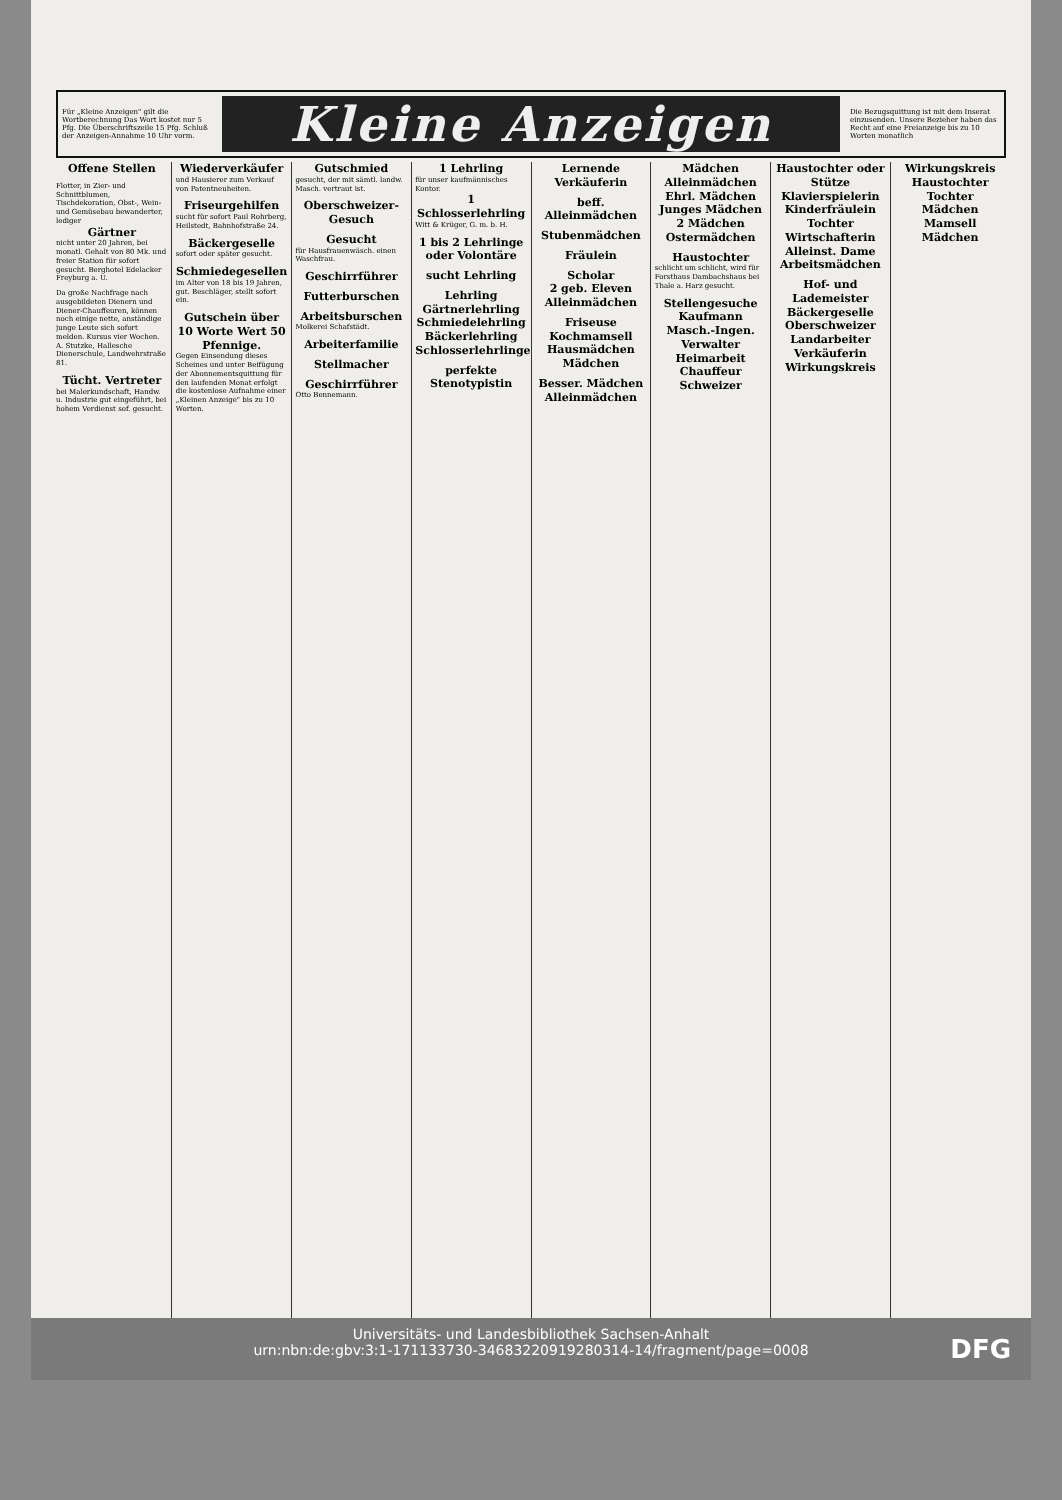Für „Kleine Anzeigen" gilt die Wortberechnung Das Wort kostet nur 5 Pfg. Die Überschriftszeile 15 Pfg. Schluß der Anzeigen-Annahme 10 Uhr vorm.
Kleine Anzeigen
Die Bezugsquittung ist mit dem Inserat einzusenden. Unsere Bezieher haben das Recht auf eine Freianzeige bis zu 10 Worten monatlich
Offene Stellen
Flotter, in Zier- und Schnittblumen, Tischdekoration, Obst-, Wein- und Gemüsebau bewanderter, lediger
Gärtner
nicht unter 20 Jahren, bei monatl. Gehalt von 80 Mk. und freier Station für sofort gesucht. Berghotel Edelacker Freyburg a. U.
Da große Nachfrage nach ausgebildeten Dienern und Diener-Chauffeuren, können noch einige nette, anständige junge Leute sich sofort melden. Kursus vier Wochen. A. Stutzke, Hallesche Dienerschule, Landwehrstraße 81.
Tücht. Vertreter
bei Malerkundschaft, Handw. u. Industrie gut eingeführt, bei hohem Verdienst sof. gesucht.
Wiederverkäufer
und Hausierer zum Verkauf von Patentneuheiten.
Friseurgehilfen
sucht für sofort Paul Rohrberg, Heilstedt, Bahnhofstraße 24.
Bäckergeselle
sofort oder später gesucht.
Schmiedegesellen
im Alter von 18 bis 19 Jahren, gut. Beschläger, stellt sofort ein.
Gutschein über 10 Worte Wert 50 Pfennige.
Gegen Einsendung dieses Scheines und unter Beifügung der Abonnementsquittung für den laufenden Monat erfolgt die kostenlose Aufnahme einer „Kleinen Anzeige" bis zu 10 Worten.
Gutschmied
gesucht, der mit sämtl. landw. Masch. vertraut ist.
Oberschweizer-Gesuch
Gesucht
für Hausfrauenwäsch. einen Waschfrau.
Geschirrführer
Futterburschen
Arbeitsburschen
Molkerei Schafstädt.
Arbeiterfamilie
Stellmacher
Geschirrführer
Otto Bennemann.
1 Lehrling
für unser kaufmännisches Kontor.
1 Schlosserlehrling
Witt & Krüger, G. m. b. H.
1 bis 2 Lehrlinge oder Volontäre
sucht Lehrling
Lehrling
Gärtnerlehrling
Schmiedelehrling
Bäckerlehrling
Schlosserlehrlinge
perfekte Stenotypistin
Lernende Verkäuferin
beff. Alleinmädchen
Stubenmädchen
Fräulein
Scholar
2 geb. Eleven
Alleinmädchen
Friseuse
Kochmamsell
Hausmädchen
Mädchen
Besser. Mädchen
Alleinmädchen
Mädchen
Alleinmädchen
Ehrl. Mädchen
Junges Mädchen
2 Mädchen
Ostermädchen
Haustochter
schlicht um schlicht, wird für Forsthaus Dambachshaus bei Thale a. Harz gesucht.
Stellengesuche
Kaufmann
Masch.-Ingen.
Verwalter
Heimarbeit
Chauffeur
Schweizer
Haustochter oder Stütze
Klavierspielerin
Kinderfräulein
Tochter
Wirtschafterin
Alleinst. Dame
Arbeitsmädchen
Hof- und Lademeister
Bäckergeselle
Oberschweizer
Landarbeiter
Verkäuferin
Wirkungskreis
Wirkungskreis
Haustochter
Tochter
Mädchen
Mamsell
Mädchen
Universitäts- und Landesbibliothek Sachsen-Anhalt
urn:nbn:de:gbv:3:1-171133730-34683220919280314-14/fragment/page=0008
DFG